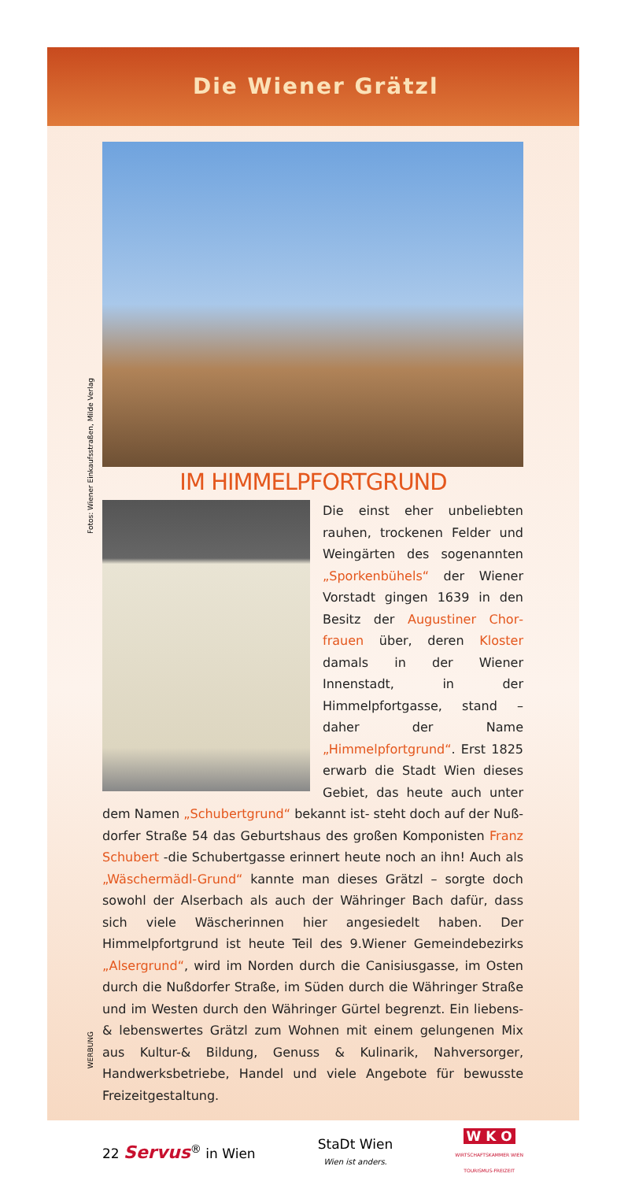Die Wiener Grätzl
Fotos: Wiener Einkaufsstraßen, Milde Verlag
IM HIMMELPFORTGRUND
Die einst eher unbeliebten rauhen, trockenen Felder und Weingärten des sogenannten „Sporkenbühels“ der Wiener Vorstadt gingen 1639 in den Besitz der Augustiner Chor­frauen über, deren Kloster damals in der Wiener Innenstadt, in der Himmelpfortgasse, stand – daher der Name „Himmelpfortgrund“. Erst 1825 erwarb die Stadt Wien dieses Gebiet, das heute auch un­ter dem Namen „Schubertgrund“ bekannt ist- steht doch auf der Nuß­dorfer Straße 54 das Geburtshaus des großen Komponisten Franz Schubert -die Schubertgasse erinnert heute noch an ihn! Auch als „Wäschermädl-Grund“ kannte man dieses Grätzl – sorgte doch sowohl der Alserbach als auch der Währinger Bach dafür, dass sich viele Wäscherinnen hier angesiedelt haben. Der Himmelpfortgrund ist heute Teil des 9.Wiener Gemeindebezirks „Alser­grund“, wird im Norden durch die Canisiusgasse, im Osten durch die Nußdorfer Straße, im Süden durch die Währinger Straße und im Wes­ten durch den Währinger Gürtel begrenzt. Ein liebens- & lebenswertes Grätzl zum Wohnen mit einem gelungenen Mix aus Kultur-& Bildung, Genuss & Kulinarik, Nahversorger, Handwerksbetriebe, Handel und viele Angebote für bewusste Freizeitgestaltung.
WERBUNG
22 Servus<sup>®</sup> in Wien StaDt Wien
Wien ist anders. W K O
WIRTSCHAFTSKAMMER WIEN
TOURISMUS-FREIZEIT